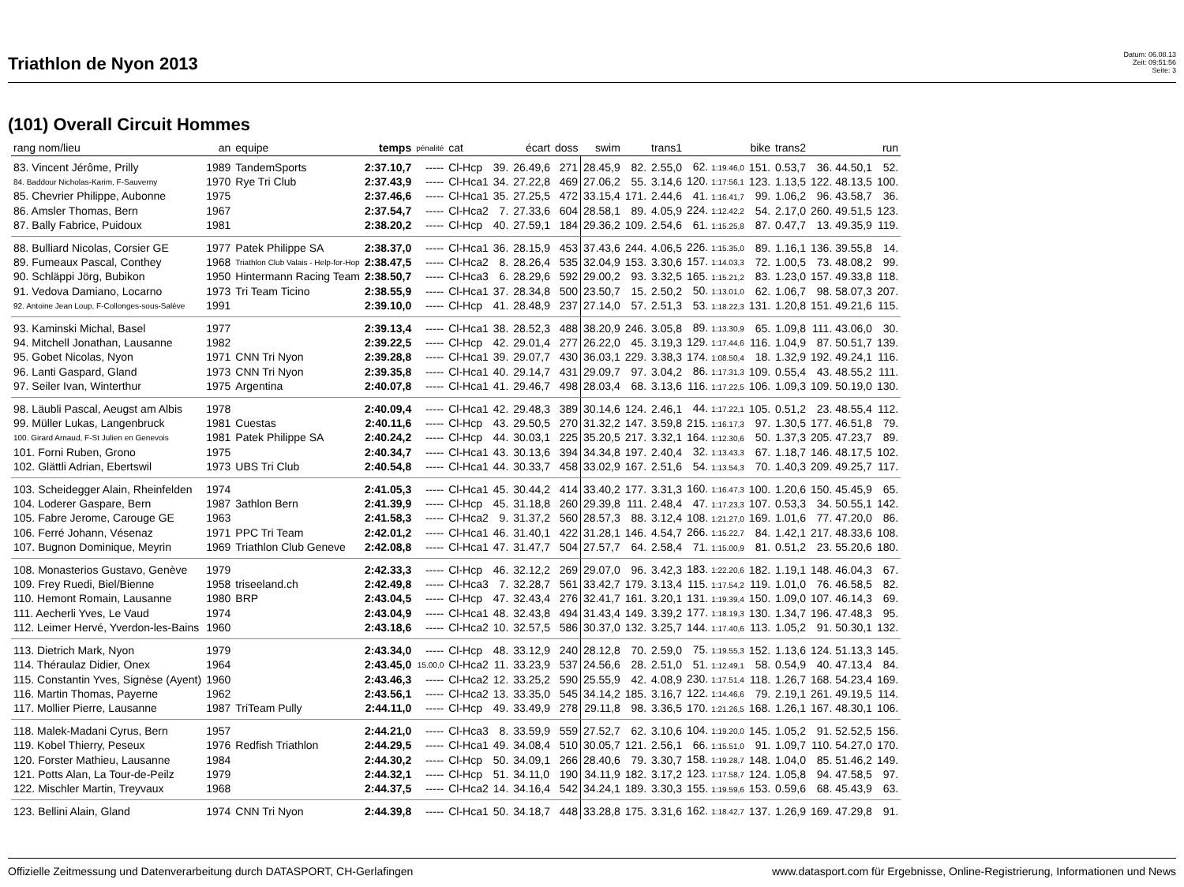Triathlon de Nyon 2013
Datum: 06.08.13
Zeit: 09:51:56
Seite: 3
(101) Overall Circuit Hommes
| rang nom/lieu | an | equipe | temps | pénalité | cat | écart | | doss | swim | | trans1 | bike | | trans2 | run | |
| --- | --- | --- | --- | --- | --- | --- | --- | --- | --- | --- | --- | --- | --- | --- | --- | --- |
| 83. Vincent Jérôme, Prilly | 1989 | TandemSports | 2:37.10,7 | ----- | Cl-Hcp | 39. | 26.49,6 | 271 | 28.45,9 | 82. | 2.55,0 | 62. 1:19.46,0 | 151. | 0.53,7 | 36. 44.50,1 | 52. |
| 84. Baddour Nicholas-Karim, F-Sauverny | 1970 | Rye Tri Club | 2:37.43,9 | ----- | Cl-Hca1 | 34. | 27.22,8 | 469 | 27.06,2 | 55. | 3.14,6 | 120. 1:17:56,1 | 123. | 1.13,5 | 122. 48.13,5 | 100. |
| 85. Chevrier Philippe, Aubonne | 1975 | | 2:37.46,6 | ----- | Cl-Hca1 | 35. | 27.25,5 | 472 | 33.15,4 | 171. | 2.44,6 | 41. 1:16.41,7 | 99. | 1.06,2 | 96. 43.58,7 | 36. |
| 86. Amsler Thomas, Bern | 1967 | | 2:37.54,7 | ----- | Cl-Hca2 | 7. | 27.33,6 | 604 | 28.58,1 | 89. | 4.05,9 | 224. 1:12.42,2 | 54. | 2.17,0 | 260. 49.51,5 | 123. |
| 87. Bally Fabrice, Puidoux | 1981 | | 2:38.20,2 | ----- | Cl-Hcp | 40. | 27.59,1 | 184 | 29.36,2 | 109. | 2.54,6 | 61. 1:15.25,8 | 87. | 0.47,7 | 13. 49.35,9 | 119. |
| 88. Bulliard Nicolas, Corsier GE | 1977 | Patek Philippe SA | 2:38.37,0 | ----- | Cl-Hca1 | 36. | 28.15,9 | 453 | 37.43,6 | 244. | 4.06,5 | 226. 1:15.35,0 | 89. | 1.16,1 | 136. 39.55,8 | 14. |
| 89. Fumeaux Pascal, Conthey | 1968 | Triathlon Club Valais - Help-for-Hop | 2:38.47,5 | ----- | Cl-Hca2 | 8. | 28.26,4 | 535 | 32.04,9 | 153. | 3.30,6 | 157. 1:14.03,3 | 72. | 1.00,5 | 73. 48.08,2 | 99. |
| 90. Schläppi Jörg, Bubikon | 1950 | Hintermann Racing Team | 2:38.50,7 | ----- | Cl-Hca3 | 6. | 28.29,6 | 592 | 29.00,2 | 93. | 3.32,5 | 165. 1:15.21,2 | 83. | 1.23,0 | 157. 49.33,8 | 118. |
| 91. Vedova Damiano, Locarno | 1973 | Tri Team Ticino | 2:38.55,9 | ----- | Cl-Hca1 | 37. | 28.34,8 | 500 | 23.50,7 | 15. | 2.50,2 | 50. 1:13.01,0 | 62. | 1.06,7 | 98. 58.07,3 | 207. |
| 92. Antoine Jean Loup, F-Collonges-sous-Salève | 1991 | | 2:39.10,0 | ----- | Cl-Hcp | 41. | 28.48,9 | 237 | 27.14,0 | 57. | 2.51,3 | 53. 1:18.22,3 | 131. | 1.20,8 | 151. 49.21,6 | 115. |
| 93. Kaminski Michal, Basel | 1977 | | 2:39.13,4 | ----- | Cl-Hca1 | 38. | 28.52,3 | 488 | 38.20,9 | 246. | 3.05,8 | 89. 1:13.30,9 | 65. | 1.09,8 | 111. 43.06,0 | 30. |
| 94. Mitchell Jonathan, Lausanne | 1982 | | 2:39.22,5 | ----- | Cl-Hcp | 42. | 29.01,4 | 277 | 26.22,0 | 45. | 3.19,3 | 129. 1:17.44,6 | 116. | 1.04,9 | 87. 50.51,7 | 139. |
| 95. Gobet Nicolas, Nyon | 1971 | CNN Tri Nyon | 2:39.28,8 | ----- | Cl-Hca1 | 39. | 29.07,7 | 430 | 36.03,1 | 229. | 3.38,3 | 174. 1:08.50,4 | 18. | 1.32,9 | 192. 49.24,1 | 116. |
| 96. Lanti Gaspard, Gland | 1973 | CNN Tri Nyon | 2:39.35,8 | ----- | Cl-Hca1 | 40. | 29.14,7 | 431 | 29.09,7 | 97. | 3.04,2 | 86. 1:17.31,3 | 109. | 0.55,4 | 43. 48.55,2 | 111. |
| 97. Seiler Ivan, Winterthur | 1975 | Argentina | 2:40.07,8 | ----- | Cl-Hca1 | 41. | 29.46,7 | 498 | 28.03,4 | 68. | 3.13,6 | 116. 1:17.22,5 | 106. | 1.09,3 | 109. 50.19,0 | 130. |
| 98. Läubli Pascal, Aeugst am Albis | 1978 | | 2:40.09,4 | ----- | Cl-Hca1 | 42. | 29.48,3 | 389 | 30.14,6 | 124. | 2.46,1 | 44. 1:17.22,1 | 105. | 0.51,2 | 23. 48.55,4 | 112. |
| 99. Müller Lukas, Langenbruck | 1981 | Cuestas | 2:40.11,6 | ----- | Cl-Hcp | 43. | 29.50,5 | 270 | 31.32,2 | 147. | 3.59,8 | 215. 1:16.17,3 | 97. | 1.30,5 | 177. 46.51,8 | 79. |
| 100. Girard Arnaud, F-St Julien en Genevois | 1981 | Patek Philippe SA | 2:40.24,2 | ----- | Cl-Hcp | 44. | 30.03,1 | 225 | 35.20,5 | 217. | 3.32,1 | 164. 1:12.30,6 | 50. | 1.37,3 | 205. 47.23,7 | 89. |
| 101. Forni Ruben, Grono | 1975 | | 2:40.34,7 | ----- | Cl-Hca1 | 43. | 30.13,6 | 394 | 34.34,8 | 197. | 2.40,4 | 32. 1:13.43,3 | 67. | 1.18,7 | 146. 48.17,5 | 102. |
| 102. Glättli Adrian, Ebertswil | 1973 | UBS Tri Club | 2:40.54,8 | ----- | Cl-Hca1 | 44. | 30.33,7 | 458 | 33.02,9 | 167. | 2.51,6 | 54. 1:13.54,3 | 70. | 1.40,3 | 209. 49.25,7 | 117. |
| 103. Scheidegger Alain, Rheinfelden | 1974 | | 2:41.05,3 | ----- | Cl-Hca1 | 45. | 30.44,2 | 414 | 33.40,2 | 177. | 3.31,3 | 160. 1:16.47,3 | 100. | 1.20,6 | 150. 45.45,9 | 65. |
| 104. Loderer Gaspare, Bern | 1987 | 3athlon Bern | 2:41.39,9 | ----- | Cl-Hcp | 45. | 31.18,8 | 260 | 29.39,8 | 111. | 2.48,4 | 47. 1:17.23,3 | 107. | 0.53,3 | 34. 50.55,1 | 142. |
| 105. Fabre Jerome, Carouge GE | 1963 | | 2:41.58,3 | ----- | Cl-Hca2 | 9. | 31.37,2 | 560 | 28.57,3 | 88. | 3.12,4 | 108. 1:21.27,0 | 169. | 1.01,6 | 77. 47.20,0 | 86. |
| 106. Ferré Johann, Vésenaz | 1971 | PPC Tri Team | 2:42.01,2 | ----- | Cl-Hca1 | 46. | 31.40,1 | 422 | 31.28,1 | 146. | 4.54,7 | 266. 1:15.22,7 | 84. | 1.42,1 | 217. 48.33,6 | 108. |
| 107. Bugnon Dominique, Meyrin | 1969 | Triathlon Club Geneve | 2:42.08,8 | ----- | Cl-Hca1 | 47. | 31.47,7 | 504 | 27.57,7 | 64. | 2.58,4 | 71. 1:15.00,9 | 81. | 0.51,2 | 23. 55.20,6 | 180. |
| 108. Monasterios Gustavo, Genève | 1979 | | 2:42.33,3 | ----- | Cl-Hcp | 46. | 32.12,2 | 269 | 29.07,0 | 96. | 3.42,3 | 183. 1:22.20,6 | 182. | 1.19,1 | 148. 46.04,3 | 67. |
| 109. Frey Ruedi, Biel/Bienne | 1958 | triseeland.ch | 2:42.49,8 | ----- | Cl-Hca3 | 7. | 32.28,7 | 561 | 33.42,7 | 179. | 3.13,4 | 115. 1:17.54,2 | 119. | 1.01,0 | 76. 46.58,5 | 82. |
| 110. Hemont Romain, Lausanne | 1980 | BRP | 2:43.04,5 | ----- | Cl-Hcp | 47. | 32.43,4 | 276 | 32.41,7 | 161. | 3.20,1 | 131. 1:19.39,4 | 150. | 1.09,0 | 107. 46.14,3 | 69. |
| 111. Aecherli Yves, Le Vaud | 1974 | | 2:43.04,9 | ----- | Cl-Hca1 | 48. | 32.43,8 | 494 | 31.43,4 | 149. | 3.39,2 | 177. 1:18.19,3 | 130. | 1.34,7 | 196. 47.48,3 | 95. |
| 112. Leimer Hervé, Yverdon-les-Bains | 1960 | | 2:43.18,6 | ----- | Cl-Hca2 | 10. | 32.57,5 | 586 | 30.37,0 | 132. | 3.25,7 | 144. 1:17.40,6 | 113. | 1.05,2 | 91. 50.30,1 | 132. |
| 113. Dietrich Mark, Nyon | 1979 | | 2:43.34,0 | ----- | Cl-Hcp | 48. | 33.12,9 | 240 | 28.12,8 | 70. | 2.59,0 | 75. 1:19.55,3 | 152. | 1.13,6 | 124. 51.13,3 | 145. |
| 114. Théraulaz Didier, Onex | 1964 | | 2:43.45,0 | 15.00,0 | Cl-Hca2 | 11. | 33.23,9 | 537 | 24.56,6 | 28. | 2.51,0 | 51. 1:12.49,1 | 58. | 0.54,9 | 40. 47.13,4 | 84. |
| 115. Constantin Yves, Signèse (Ayent) | 1960 | | 2:43.46,3 | ----- | Cl-Hca2 | 12. | 33.25,2 | 590 | 25.55,9 | 42. | 4.08,9 | 230. 1:17.51,4 | 118. | 1.26,7 | 168. 54.23,4 | 169. |
| 116. Martin Thomas, Payerne | 1962 | | 2:43.56,1 | ----- | Cl-Hca2 | 13. | 33.35,0 | 545 | 34.14,2 | 185. | 3.16,7 | 122. 1:14.46,6 | 79. | 2.19,1 | 261. 49.19,5 | 114. |
| 117. Mollier Pierre, Lausanne | 1987 | TriTeam Pully | 2:44.11,0 | ----- | Cl-Hcp | 49. | 33.49,9 | 278 | 29.11,8 | 98. | 3.36,5 | 170. 1:21.26,5 | 168. | 1.26,1 | 167. 48.30,1 | 106. |
| 118. Malek-Madani Cyrus, Bern | 1957 | | 2:44.21,0 | ----- | Cl-Hca3 | 8. | 33.59,9 | 559 | 27.52,7 | 62. | 3.10,6 | 104. 1:19.20,0 | 145. | 1.05,2 | 91. 52.52,5 | 156. |
| 119. Kobel Thierry, Peseux | 1976 | Redfish Triathlon | 2:44.29,5 | ----- | Cl-Hca1 | 49. | 34.08,4 | 510 | 30.05,7 | 121. | 2.56,1 | 66. 1:15.51,0 | 91. | 1.09,7 | 110. 54.27,0 | 170. |
| 120. Forster Mathieu, Lausanne | 1984 | | 2:44.30,2 | ----- | Cl-Hcp | 50. | 34.09,1 | 266 | 28.40,6 | 79. | 3.30,7 | 158. 1:19.28,7 | 148. | 1.04,0 | 85. 51.46,2 | 149. |
| 121. Potts Alan, La Tour-de-Peilz | 1979 | | 2:44.32,1 | ----- | Cl-Hcp | 51. | 34.11,0 | 190 | 34.11,9 | 182. | 3.17,2 | 123. 1:17.58,7 | 124. | 1.05,8 | 94. 47.58,5 | 97. |
| 122. Mischler Martin, Treyvaux | 1968 | | 2:44.37,5 | ----- | Cl-Hca2 | 14. | 34.16,4 | 542 | 34.24,1 | 189. | 3.30,3 | 155. 1:19.59,6 | 153. | 0.59,6 | 68. 45.43,9 | 63. |
| 123. Bellini Alain, Gland | 1974 | CNN Tri Nyon | 2:44.39,8 | ----- | Cl-Hca1 | 50. | 34.18,7 | 448 | 33.28,8 | 175. | 3.31,6 | 162. 1:18.42,7 | 137. | 1.26,9 | 169. 47.29,8 | 91. |
Offizielle Zeitmessung und Datenverarbeitung durch DATASPORT, CH-Gerlafingen www.datasport.com für Ergebnisse, Online-Registrierung, Informationen und News